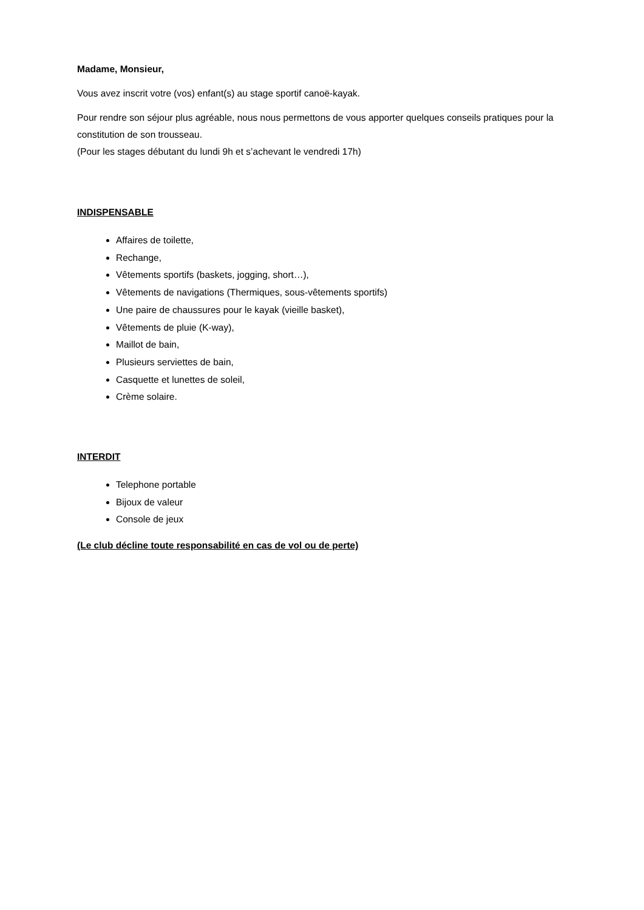Madame, Monsieur,
Vous avez inscrit votre (vos) enfant(s) au stage sportif canoë-kayak.
Pour rendre son séjour plus agréable, nous nous permettons de vous apporter quelques conseils pratiques pour la constitution de son trousseau.
(Pour les stages débutant du lundi 9h et s’achevant le vendredi 17h)
INDISPENSABLE
Affaires de toilette,
Rechange,
Vêtements sportifs (baskets, jogging, short…),
Vêtements de navigations (Thermiques, sous-vêtements sportifs)
Une paire de chaussures pour le kayak (vieille basket),
Vêtements de pluie (K-way),
Maillot de bain,
Plusieurs serviettes de bain,
Casquette et lunettes de soleil,
Crème solaire.
INTERDIT
Telephone portable
Bijoux de valeur
Console de jeux
(Le club décline toute responsabilité en cas de vol ou de perte)